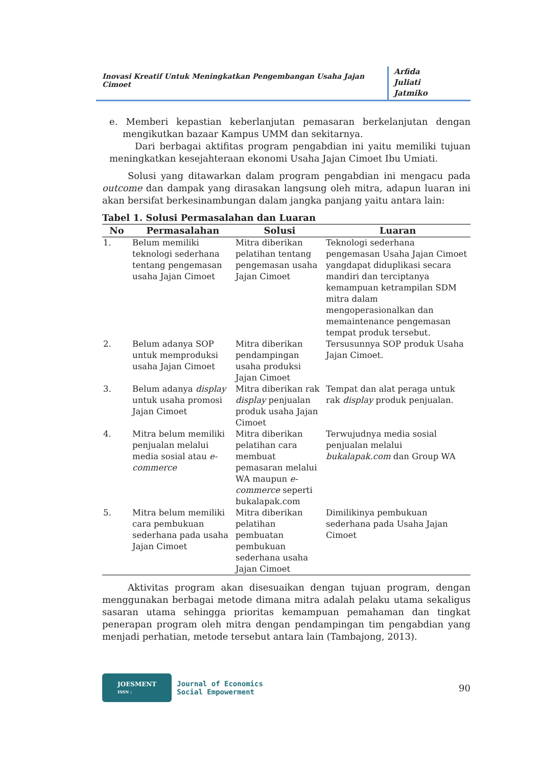Inovasi Kreatif Untuk Meningkatkan Pengembangan Usaha Jajan Cimoet
Arfida
Juliati
Jatmiko
e. Memberi kepastian keberlanjutan pemasaran berkelanjutan dengan mengikutkan bazaar Kampus UMM dan sekitarnya.
Dari berbagai aktifitas program pengabdian ini yaitu memiliki tujuan meningkatkan kesejahteraan ekonomi Usaha Jajan Cimoet Ibu Umiati.
Solusi yang ditawarkan dalam program pengabdian ini mengacu pada outcome dan dampak yang dirasakan langsung oleh mitra, adapun luaran ini akan bersifat berkesinambungan dalam jangka panjang yaitu antara lain:
Tabel 1. Solusi Permasalahan dan Luaran
| No | Permasalahan | Solusi | Luaran |
| --- | --- | --- | --- |
| 1. | Belum memiliki teknologi sederhana tentang pengemasan usaha Jajan Cimoet | Mitra diberikan pelatihan tentang pengemasan usaha Jajan Cimoet | Teknologi sederhana pengemasan Usaha Jajan Cimoet yangdapat diduplikasi secara mandiri dan terciptanya kemampuan ketrampilan SDM mitra dalam mengoperasionalkan dan memaintenance pengemasan tempat produk tersebut. |
| 2. | Belum adanya SOP untuk memproduksi usaha Jajan Cimoet | Mitra diberikan pendampingan usaha produksi Jajan Cimoet | Tersusunnya SOP produk Usaha Jajan Cimoet. |
| 3. | Belum adanya display untuk usaha promosi Jajan Cimoet | Mitra diberikan rak display penjualan produk usaha Jajan Cimoet | Tempat dan alat peraga untuk rak display produk penjualan. |
| 4. | Mitra belum memiliki penjualan melalui media sosial atau e-commerce | Mitra diberikan pelatihan cara membuat pemasaran melalui WA maupun e-commerce seperti bukalapak.com | Terwujudnya media sosial penjualan melalui bukalapak.com dan Group WA |
| 5. | Mitra belum memiliki cara pembukuan sederhana pada usaha Jajan Cimoet | Mitra diberikan pelatihan pembuatan pembukuan sederhana usaha Jajan Cimoet | Dimilikinya pembukuan sederhana pada Usaha Jajan Cimoet |
Aktivitas program akan disesuaikan dengan tujuan program, dengan menggunakan berbagai metode dimana mitra adalah pelaku utama sekaligus sasaran utama sehingga prioritas kemampuan pemahaman dan tingkat penerapan program oleh mitra dengan pendampingan tim pengabdian yang menjadi perhatian, metode tersebut antara lain (Tambajong, 2013).
JOESMENT
ISSN :
Journal of Economics
Social Empowerment
90